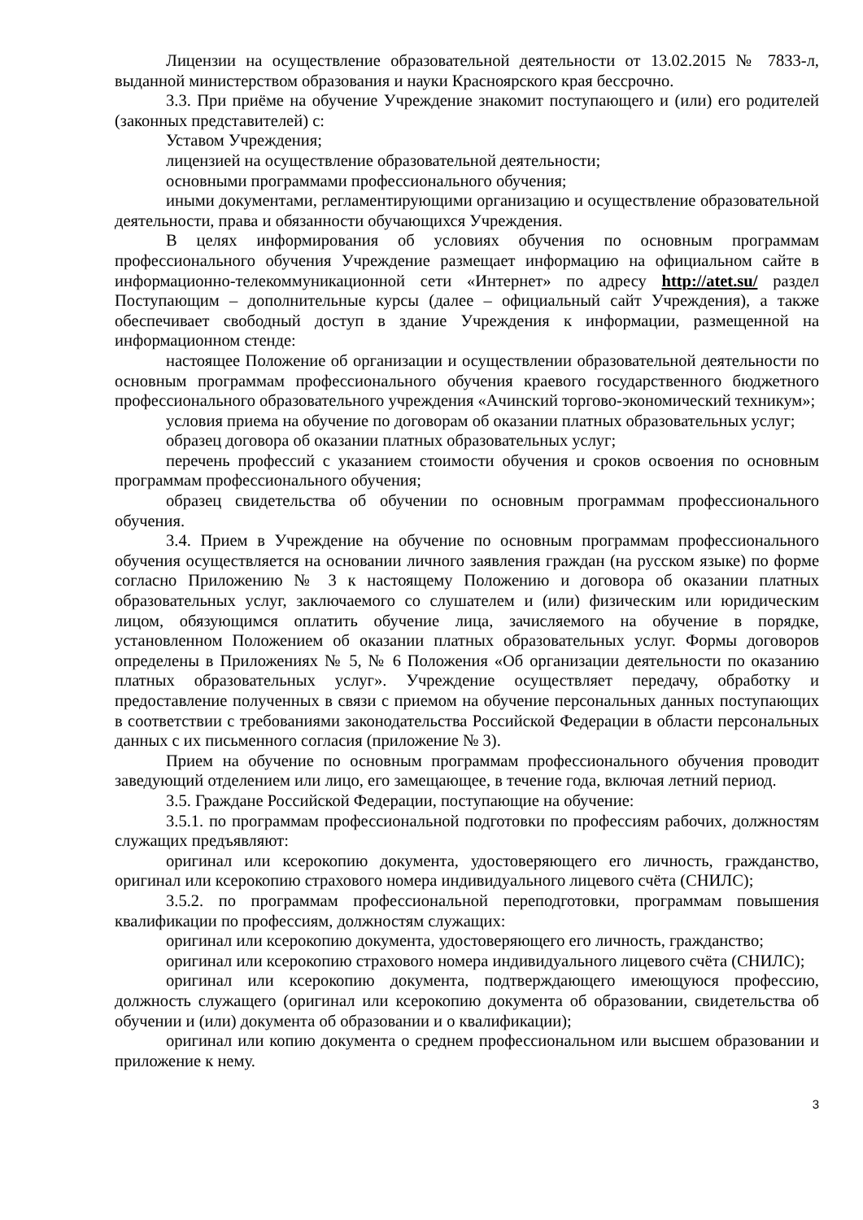Лицензии на осуществление образовательной деятельности от 13.02.2015 № 7833-л, выданной министерством образования и науки Красноярского края бессрочно.
3.3. При приёме на обучение Учреждение знакомит поступающего и (или) его родителей (законных представителей) с:
Уставом Учреждения;
лицензией на осуществление образовательной деятельности;
основными программами профессионального обучения;
иными документами, регламентирующими организацию и осуществление образовательной деятельности, права и обязанности обучающихся Учреждения.
В целях информирования об условиях обучения по основным программам профессионального обучения Учреждение размещает информацию на официальном сайте в информационно-телекоммуникационной сети «Интернет» по адресу http://atet.su/ раздел Поступающим – дополнительные курсы (далее – официальный сайт Учреждения), а также обеспечивает свободный доступ в здание Учреждения к информации, размещенной на информационном стенде:
настоящее Положение об организации и осуществлении образовательной деятельности по основным программам профессионального обучения краевого государственного бюджетного профессионального образовательного учреждения «Ачинский торгово-экономический техникум»;
условия приема на обучение по договорам об оказании платных образовательных услуг;
образец договора об оказании платных образовательных услуг;
перечень профессий с указанием стоимости обучения и сроков освоения по основным программам профессионального обучения;
образец свидетельства об обучении по основным программам профессионального обучения.
3.4. Прием в Учреждение на обучение по основным программам профессионального обучения осуществляется на основании личного заявления граждан (на русском языке) по форме согласно Приложению № 3 к настоящему Положению и договора об оказании платных образовательных услуг, заключаемого со слушателем и (или) физическим или юридическим лицом, обязующимся оплатить обучение лица, зачисляемого на обучение в порядке, установленном Положением об оказании платных образовательных услуг. Формы договоров определены в Приложениях № 5, № 6 Положения «Об организации деятельности по оказанию платных образовательных услуг». Учреждение осуществляет передачу, обработку и предоставление полученных в связи с приемом на обучение персональных данных поступающих в соответствии с требованиями законодательства Российской Федерации в области персональных данных с их письменного согласия (приложение № 3).
Прием на обучение по основным программам профессионального обучения проводит заведующий отделением или лицо, его замещающее, в течение года, включая летний период.
3.5. Граждане Российской Федерации, поступающие на обучение:
3.5.1. по программам профессиональной подготовки по профессиям рабочих, должностям служащих предъявляют:
оригинал или ксерокопию документа, удостоверяющего его личность, гражданство, оригинал или ксерокопию страхового номера индивидуального лицевого счёта (СНИЛС);
3.5.2. по программам профессиональной переподготовки, программам повышения квалификации по профессиям, должностям служащих:
оригинал или ксерокопию документа, удостоверяющего его личность, гражданство;
оригинал или ксерокопию страхового номера индивидуального лицевого счёта (СНИЛС);
оригинал или ксерокопию документа, подтверждающего имеющуюся профессию, должность служащего (оригинал или ксерокопию документа об образовании, свидетельства об обучении и (или) документа об образовании и о квалификации);
оригинал или копию документа о среднем профессиональном или высшем образовании и приложение к нему.
3